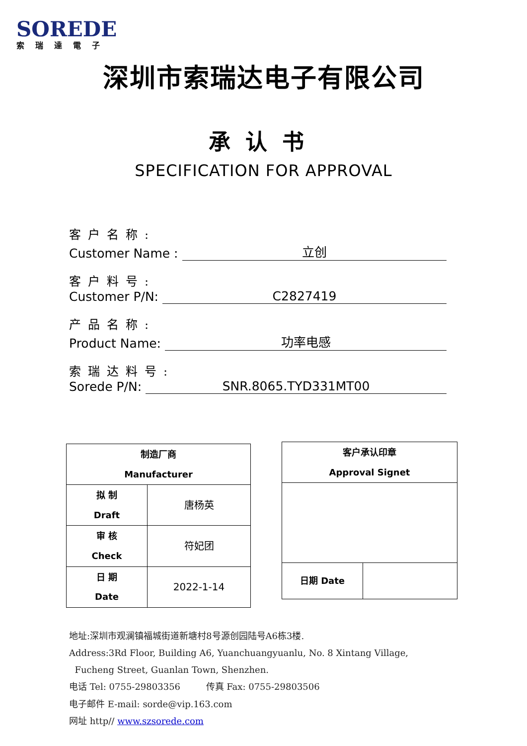SOREDE
索瑞達電子
深圳市索瑞达电子有限公司
承认书
SPECIFICATION FOR APPROVAL
客户名称:
Customer Name : 立创
客户料号:
Customer P/N: C2827419
产品名称:
Product Name: 功率电感
索瑞达料号:
Sorede P/N: SNR.8065.TYD331MT00
| 制造厂商 Manufacturer | |
| 拟 制 Draft | 唐杨英 |
| 审 核 Check | 符妃团 |
| 日 期 Date | 2022-1-14 |
| 客户承认印章 Approval Signet | |
| 日期 Date | |
地址:深圳市观澜镇福城街道新塘村8号源创园陆号A6栋3楼.
Address:3Rd Floor, Building A6, Yuanchuangyuanlu, No. 8 Xintang Village,
Fucheng Street, Guanlan Town, Shenzhen.
电话 Tel: 0755-29803356 传真 Fax: 0755-29803506
电子邮件 E-mail: sorde@vip.163.com
网址 http// www.szsorede.com